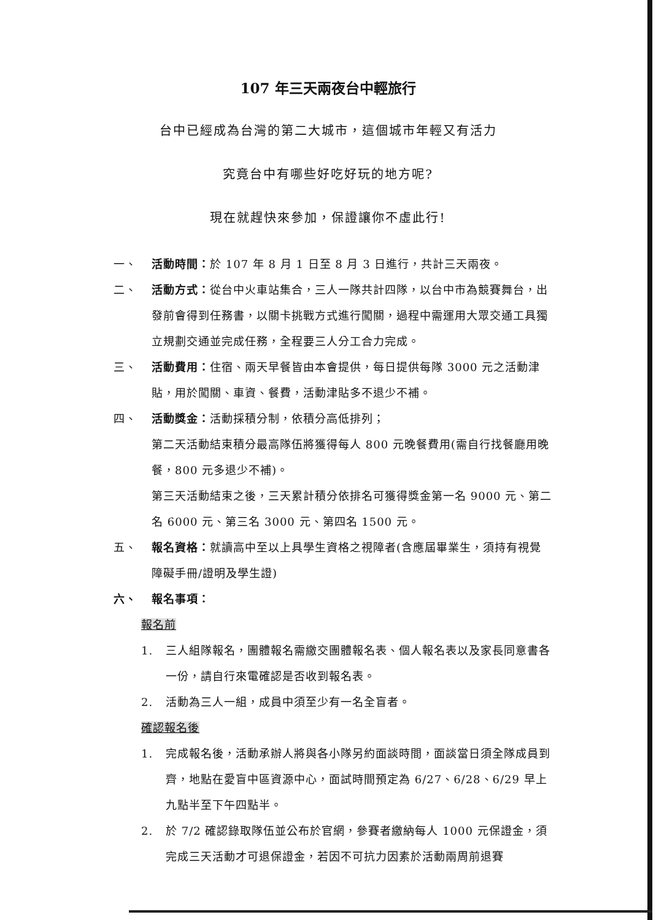107 年三天兩夜台中輕旅行
台中已經成為台灣的第二大城市，這個城市年輕又有活力
究竟台中有哪些好吃好玩的地方呢?
現在就趕快來參加，保證讓你不虛此行!
一、 活動時間：於 107 年 8 月 1 日至 8 月 3 日進行，共計三天兩夜。
二、 活動方式：從台中火車站集合，三人一隊共計四隊，以台中市為競賽舞台，出發前會得到任務書，以關卡挑戰方式進行闖關，過程中需運用大眾交通工具獨立規劃交通並完成任務，全程要三人分工合力完成。
三、 活動費用：住宿、兩天早餐皆由本會提供，每日提供每隊 3000 元之活動津貼，用於闖關、車資、餐費，活動津貼多不退少不補。
四、 活動獎金：活動採積分制，依積分高低排列；
第二天活動結束積分最高隊伍將獲得每人 800 元晚餐費用(需自行找餐廳用晚餐，800 元多退少不補)。
第三天活動結束之後，三天累計積分依排名可獲得獎金第一名 9000 元、第二名 6000 元、第三名 3000 元、第四名 1500 元。
五、 報名資格：就讀高中至以上具學生資格之視障者(含應屆畢業生，須持有視覺障礙手冊/證明及學生證)
六、 報名事項：
報名前
1. 三人組隊報名，團體報名需繳交團體報名表、個人報名表以及家長同意書各一份，請自行來電確認是否收到報名表。
2. 活動為三人一組，成員中須至少有一名全盲者。
確認報名後
1. 完成報名後，活動承辦人將與各小隊另約面談時間，面談當日須全隊成員到齊，地點在愛盲中區資源中心，面試時間預定為 6/27、6/28、6/29 早上九點半至下午四點半。
2. 於 7/2 確認錄取隊伍並公布於官網，參賽者繳納每人 1000 元保證金，須完成三天活動才可退保證金，若因不可抗力因素於活動兩周前退賽